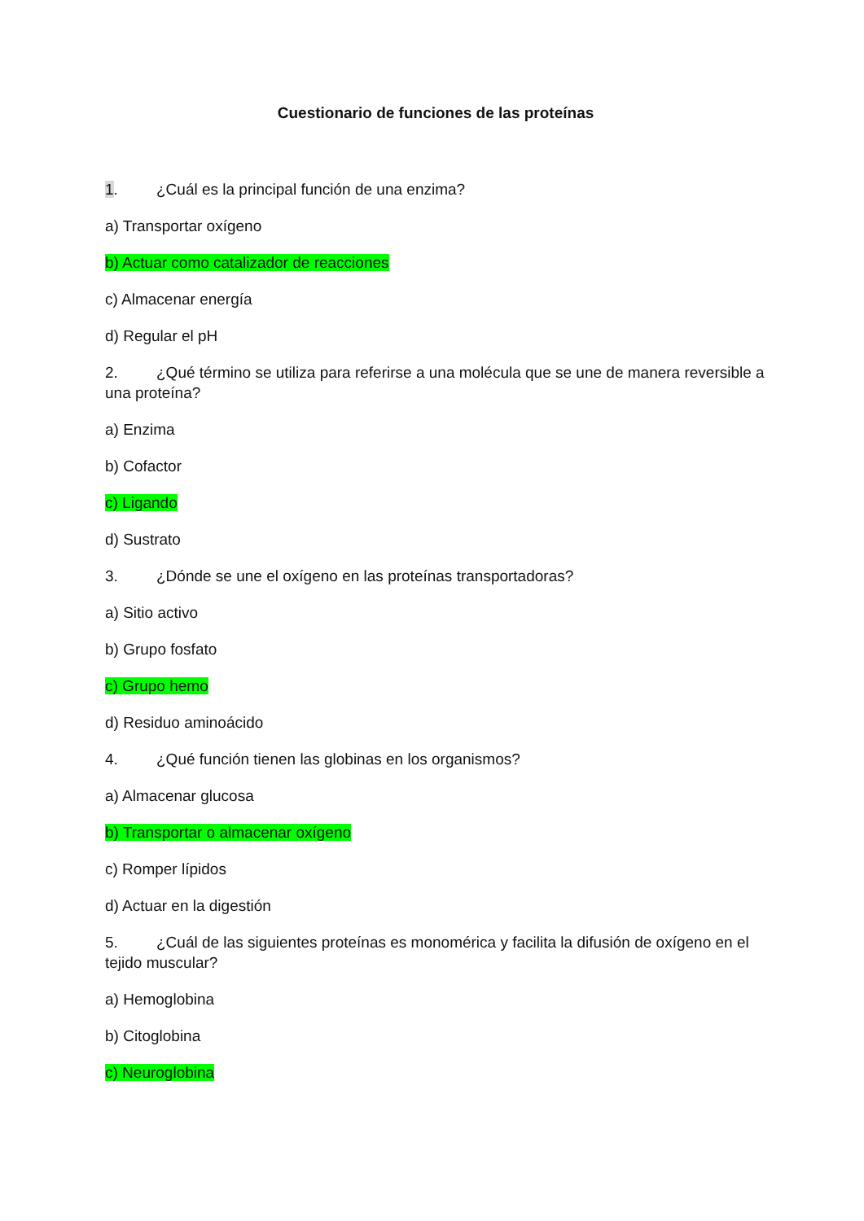Cuestionario de funciones de las proteínas
1. ¿Cuál es la principal función de una enzima?
a) Transportar oxígeno
b) Actuar como catalizador de reacciones
c) Almacenar energía
d) Regular el pH
2. ¿Qué término se utiliza para referirse a una molécula que se une de manera reversible a una proteína?
a) Enzima
b) Cofactor
c) Ligando
d) Sustrato
3. ¿Dónde se une el oxígeno en las proteínas transportadoras?
a) Sitio activo
b) Grupo fosfato
c) Grupo hemo
d) Residuo aminoácido
4. ¿Qué función tienen las globinas en los organismos?
a) Almacenar glucosa
b) Transportar o almacenar oxígeno
c) Romper lípidos
d) Actuar en la digestión
5. ¿Cuál de las siguientes proteínas es monomérica y facilita la difusión de oxígeno en el tejido muscular?
a) Hemoglobina
b) Citoglobina
c) Neuroglobina